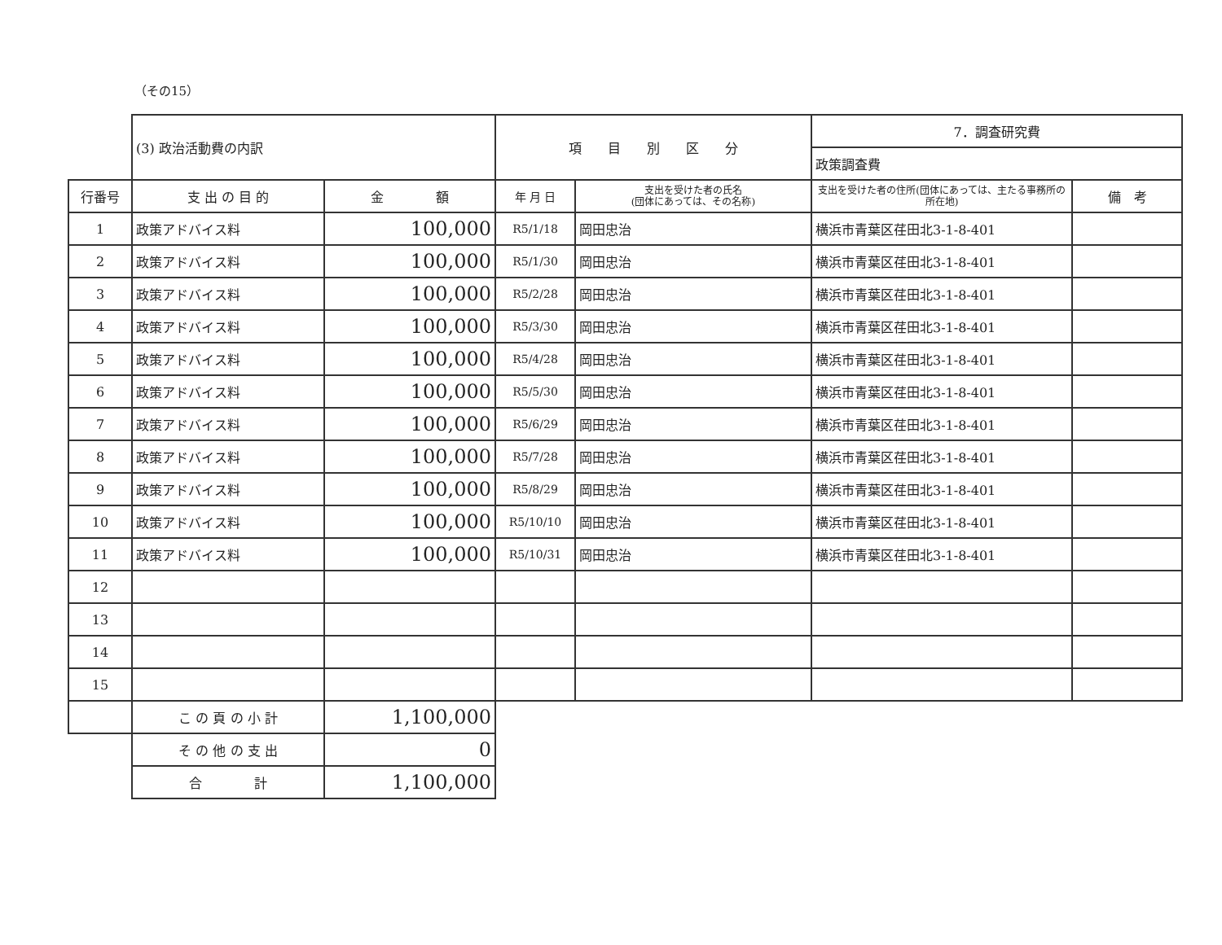（その15）
| | (3) 政治活動費の内訳 | | 項 目 別 区 分 | | 7．調査研究費 | |
| | | | | | 政策調査費 | |
| 行番号 | 支 出 の 目 的 | 金 額 | 年 月 日 | 支出を受けた者の氏名 (団体にあっては、その名称) | 支出を受けた者の住所(団体にあっては、主たる事務所の所在地) | 備 考 |
| 1 | 政策アドバイス料 | 100,000 | R5/1/18 | 岡田忠治 | 横浜市青葉区荏田北3-1-8-401 | |
| 2 | 政策アドバイス料 | 100,000 | R5/1/30 | 岡田忠治 | 横浜市青葉区荏田北3-1-8-401 | |
| 3 | 政策アドバイス料 | 100,000 | R5/2/28 | 岡田忠治 | 横浜市青葉区荏田北3-1-8-401 | |
| 4 | 政策アドバイス料 | 100,000 | R5/3/30 | 岡田忠治 | 横浜市青葉区荏田北3-1-8-401 | |
| 5 | 政策アドバイス料 | 100,000 | R5/4/28 | 岡田忠治 | 横浜市青葉区荏田北3-1-8-401 | |
| 6 | 政策アドバイス料 | 100,000 | R5/5/30 | 岡田忠治 | 横浜市青葉区荏田北3-1-8-401 | |
| 7 | 政策アドバイス料 | 100,000 | R5/6/29 | 岡田忠治 | 横浜市青葉区荏田北3-1-8-401 | |
| 8 | 政策アドバイス料 | 100,000 | R5/7/28 | 岡田忠治 | 横浜市青葉区荏田北3-1-8-401 | |
| 9 | 政策アドバイス料 | 100,000 | R5/8/29 | 岡田忠治 | 横浜市青葉区荏田北3-1-8-401 | |
| 10 | 政策アドバイス料 | 100,000 | R5/10/10 | 岡田忠治 | 横浜市青葉区荏田北3-1-8-401 | |
| 11 | 政策アドバイス料 | 100,000 | R5/10/31 | 岡田忠治 | 横浜市青葉区荏田北3-1-8-401 | |
| 12 | | | | | | |
| 13 | | | | | | |
| 14 | | | | | | |
| 15 | | | | | | |
| | こ の 頁 の 小 計 | 1,100,000 | | | | |
| | そ の 他 の 支 出 | 0 | | | | |
| | 合 計 | 1,100,000 | | | | |